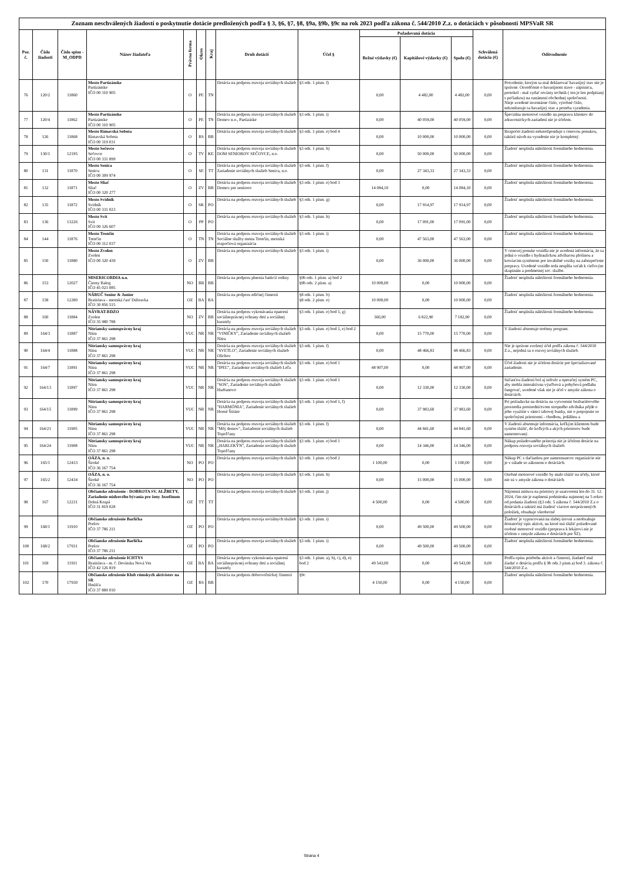| Zoznam neschválených žiadostí o poskytnutie dotácie predložených podľa § 3, §6, §7, §8, §9a, §9b, §9c na rok 2023 podľa zákona č. 544/2010 Z.z. o dotáciách v pôsobnosti MPSVaR SR | | | | | | | | | | | | | |
| --- | --- | --- | --- | --- | --- | --- | --- | --- | --- | --- | --- | --- | --- |
| Por. č. | Číslo žiadosti | Číslo spisu -M_ODPD | Názov žiadateľa | Právna forma | Okres | Kraj | Druh dotácií | Účel § | Požadovaná dotácia | | | Schválená dotácia (€) | Odôvodnenie |
| | | | | | | | | | Bežné výdavky (€) | Kapitálové výdavky (€) | Spolu (€) | | |
| 76 | 120/2 | 11860 | Mesto Partizánske Partizánske IČO 00 310 905 | O | PE | TN | Dotácia na podporu rozvoja sociálnych služieb | §3 ods. 1 písm. f) | 0,00 | 4 482,00 | 4 482,00 | 0,00 | Potvrdenie, ktorým sa mal deklarovať havarijný stav nie je správne. Osvedčenie o havarijnom stave - zápisnica, protokol - mal vydať revízny technik ( ten je len podpísaný s pečiatkou) na oznámení obchodnej spoločnosti. Nieje uvedené inventárne číslo, výrobné číslo, nekonštatuje sa havarijný stav a potreba vyradenia. |
| 77 | 120/4 | 11862 | Mesto Partizánske Partizánske IČO 00 310 905 | O | PE | TN | Dotácia na podporu rozvoja sociálnych služieb Domov n.o., Partizáske | §3 ods. 1 písm. i) | 0,00 | 40 059,00 | 40 059,00 | 0,00 | Špeciálna motorové vozidlo na prepravu klientov do zdravotníckych zariadení nie je účelom. |
| 78 | 126 | 11868 | Mesto Rimavská Sobota Rimavská Sobota IČO 00 319 031 | O | RS | BB | Dotácia na podporu rozvoja sociálnych služieb | §3 ods. 1 písm. e) bod 4 | 0,00 | 10 000,00 | 10 000,00 | 0,00 | Rozpočet žiadosti nekorešponduje s cenovou ponukou, taktiež návrh na vyradenie nie je kompletný. |
| 79 | 130/1 | 12195 | Mesto Sečovce Sečovce IČO 00 331 899 | O | TV | KE | Dotácia na podporu rozvoja sociálnych služieb DOM SENIOROV SEČOVCE, n.o. | §3 ods. 1 písm. h) | 0,00 | 50 000,00 | 50 000,00 | 0,00 | Žiadosť nesplnila náležitosti formálneho hodnotenia. |
| 80 | 131 | 11870 | Mesto Senica Senica IČO 00 309 974 | O | SE | TT | Dotácia na podporu rozvoja sociálnych služieb Zariadenie sociálnych služieb Senica, n.o. | §3 ods. 1 písm. f) | 0,00 | 27 343,33 | 27 343,33 | 0,00 | Žiadosť nesplnila náležitosti formálneho hodnotenia. |
| 81 | 132 | 11871 | Mesto Sliač Sliač IČO 00 320 277 | O | ZV | BB | Dotácia na podporu rozvoja sociálnych služieb Domov pre seniorov | §3 ods. 1 písm. e) bod 3 | 14 084,10 | 0,00 | 14 084,10 | 0,00 | Žiadosť nesplnila náležitosti formálneho hodnotenia. |
| 82 | 135 | 11872 | Mesto Svidník Svidník IČO 00 331 023 | O | SK | PO | Dotácia na podporu rozvoja sociálnych služieb | §3 ods. 1 písm. g) | 0,00 | 17 914,97 | 17 914,97 | 0,00 | Žiadosť nesplnila náležitosti formálneho hodnotenia. |
| 83 | 136 | 13226 | Mesto Svit Svit IČO 00 326 607 | O | PP | PO | Dotácia na podporu rozvoja sociálnych služieb | §3 ods. 1 písm. h) | 0,00 | 17 091,00 | 17 091,00 | 0,00 | Žiadosť nesplnila náležitosti formálneho hodnotenia. |
| 84 | 144 | 11876 | Mesto Trenčín Trenčín IČO 00 312 037 | O | TN | TN | Dotácia na podporu rozvoja sociálnych služieb Sociálne služby mesta Trenčín, mestská rozpočtová organizácia | §3 ods. 1 písm. i) | 0,00 | 47 563,00 | 47 563,00 | 0,00 | Žiadosť nesplnila náležitosti formálneho hodnotenia. |
| 85 | 150 | 11880 | Mesto Zvolen Zvolen IČO 00 320 439 | O | ZV | BB | Dotácia na podporu rozvoja sociálnych služieb | §3 ods. 1 písm. i) | 0,00 | 36 000,00 | 36 000,00 | 0,00 | V cenovej ponuke vozidla nie je uvedená informácia, že sa jedná o vozidlo s hydraulickou zdvíhacou plošinou a kotviacim systémom pre invalidné vozíky na zabezpečenie prepravy. Uvedené vozidlo teda nespĺňa vzťah k cieľovým skupinám a predmetnej soc. službe. |
| 86 | 153 | 12027 | MISERICORDIA n.o. Čierny Balog IČO 45 023 085 | NO | BR | BB | Dotácia na podporu plnenia funkcií rodiny | §9b ods. 1 písm. a) bod 2 §9b ods. 2 písm. a) | 10 000,00 | 0,00 | 10 000,00 | 0,00 | Žiadosť nesplnila náležitosti formálneho hodnotenia. |
| 87 | 158 | 12280 | NÁRUČ Senior & Junior Bratislava - mestská časť Dúbravka IČO 30 856 515 | OZ | BA | BA | Dotácia na podporu edičnej činnosti | §8 ods. 1 písm. b) §8 ods. 2 písm. e) | 10 000,00 | 0,00 | 10 000,00 | 0,00 | Žiadosť nesplnila náležitosti formálneho hodnotenia. |
| 88 | 160 | 11884 | NÁVRAT-RDZO Zvolen IČO 35 980 788 | NO | ZV | BB | Dotácia na podporu vykonávania opatrení sociálnoprávnej ochrany detí a sociálnej kurately | §3 ods. 1 písm. e) bod 1, g) | 360,00 | 6 822,90 | 7 182,90 | 0,00 | Žiadosť nesplnila náležitosti formálneho hodnotenia. |
| 89 | 164/3 | 11887 | Nitriansky samosprávny kraj Nitra IČO 37 861 298 | VUC | NR | NR | Dotácia na podporu rozvoja sociálnych služieb "VINIČKY", Zariadenie sociálnych služieb Nitra | §3 ods. 1 písm. e) bod 1, e) bod 2 | 0,00 | 15 770,00 | 15 770,00 | 0,00 | V žiadosti absentuje terénny program. |
| 90 | 164/4 | 11888 | Nitriansky samosprávny kraj Nitra IČO 37 861 298 | VUC | NR | NR | Dotácia na podporu rozvoja sociálnych služieb "SVETLO", Zariadenie sociálnych služieb Olichov | §3 ods. 1 písm. f) | 0,00 | 48 466,83 | 48 466,83 | 0,00 | Nie je správne zvolený účel podľa zákona č. 544/2010 Z.z., nejedná sa o rozvoj sociálnych služieb. |
| 91 | 164/7 | 11891 | Nitriansky samosprávny kraj Nitra IČO 37 861 298 | VUC | NR | NR | Dotácia na podporu rozvoja sociálnych služieb "IPEĽ", Zariadenie sociálnych služieb Leľa | §3 ods. 1 písm. e) bod 1 | 48 907,00 | 0,00 | 48 907,00 | 0,00 | Účel žiadosti nie je účelom dotácie pre špecializované zariadenie. |
| 92 | 164/13 | 11897 | Nitriansky samosprávny kraj Nitra IČO 37 861 298 | VUC | NR | NR | Dotácia na podporu rozvoja sociálnych služieb "SOS", Zariadenie sociálnych služieb Hurbanovo | §3 ods. 1 písm. e) bod 1 | 0,00 | 12 330,00 | 12 330,00 | 0,00 | Súčasťou žiadosti bol aj softvér a operačný systém PC, aby mohla interaktívna výučbová a pohybová podlaha fungovať, uvedené však nie je účel v zmysle zákona o dotáciách. |
| 93 | 164/15 | 11899 | Nitriansky samosprávny kraj Nitra IČO 37 861 298 | VUC | NR | NR | Dotácia na podporu rozvoja sociálnych služieb "HARMÓNIA", Zariadenie sociálnych služieb Horné Štitáre | §3 ods. 1 písm. e) bod 1, f) | 0,00 | 37 983,60 | 37 983,60 | 0,00 | Pri požiadavke na dotáciu na vytvorenie bezbariérového prostredia prostredníctvom stropného zdviháka pôjde o jeho využitie v rámci izbovej bunky, nie o prepojenie so spoločnými priestormi - chodbou, jedálňou a |
| 94 | 164/21 | 11905 | Nitriansky samosprávny kraj Nitra IČO 37 861 298 | VUC | NR | NR | Dotácia na podporu rozvoja sociálnych služieb "Môj domov", Zariadenie sociálnych služieb Topoľčany | §3 ods. 1 písm. f) | 0,00 | 44 841,60 | 44 841,60 | 0,00 | V žiadosti absentuje informácia, koľkým klientom bude systém slúžiť, do koľkých a akých priestorov bude namontovaný. |
| 95 | 164/24 | 11908 | Nitriansky samosprávny kraj Nitra IČO 37 861 298 | VUC | NR | NR | Dotácia na podporu rozvoja sociálnych služieb „HARLEKÝN", Zariadenie sociálnych služieb Topoľčany | §3 ods. 1 písm. e) bod 1 | 0,00 | 14 346,00 | 14 346,00 | 0,00 | Nákup požadovaného prístroja nie je účelom dotácie na podporu rozvoja sociálnych služieb. |
| 96 | 165/1 | 12433 | OÁZA, n. o. Široké IČO 36 167 754 | NO | PO | PO | Dotácia na podporu rozvoja sociálnych služieb | §3 ods. 1 písm. e) bod 2 | 1 100,00 | 0,00 | 1 100,00 | 0,00 | Nákup PC s tlačiarňou pre zamestnancov organizácie nie je v súlade so zákonom o dotáciách. |
| 97 | 165/2 | 12434 | OÁZA, n. o. Široké IČO 36 167 754 | NO | PO | PO | Dotácia na podporu rozvoja sociálnych služieb | §3 ods. 1 písm. h) | 0,00 | 15 000,00 | 15 000,00 | 0,00 | Osobné motorové vozidlo by malo slúžiť na účely, ktoré nie sú v zmysle zákona o dotáciách. |
| 98 | 167 | 12231 | Občianske združenie - DOBROTA SV. ALŽBETY, Zariadenie núdzového bývania pre ženy Jozefínum Dolná Krupá IČO 31 819 028 | OZ | TT | TT | Dotácia na podporu rozvoja sociálnych služieb | §3 ods. 1 písm. j) | 4 500,00 | 0,00 | 4 500,00 | 0,00 | Nájomná zmluva na priestory je uzatvorená len do 31. 12. 2024, čím nie je naplnená podmienka najmenej na 5 rokov od podania žiadosti (§3 ods. 5 zákona č. 544/2010 Z.z o dotáciách a taktiež má žiadosť viacero neoprávnených položiek, obsahuje všeobecné |
| 99 | 168/1 | 11910 | Občianske združenie Barlička Prešov IČO 37 786 211 | OZ | PO | PO | Dotácia na podporu rozvoja sociálnych služieb | §3 ods. 1 písm. i) | 0,00 | 49 500,00 | 49 500,00 | 0,00 | Žiadosť je vypracovaná na slabej úrovni a neobsahuje dostatočný opis aktivít, na ktoré má slúžiť požadované osobné motorové vozidlo (preprava k lekárovi nie je účelom v zmysle zákona o dotáciách pre ŠZ). |
| 100 | 168/2 | 17931 | Občianske združenie Barlička Prešov IČO 37 786 211 | OZ | PO | PO | Dotácia na podporu rozvoja sociálnych služieb | §3 ods. 1 písm. i) | 0,00 | 49 500,00 | 49 500,00 | 0,00 | Žiadosť nesplnila náležitosti formálneho hodnotenia. |
| 101 | 169 | 11911 | Občianske združenie ICHTYS Bratislava - m. č. Devínska Nová Ves IČO 42 126 819 | OZ | BA | BA | Dotácia na podporu vykonávania opatrení sociálnoprávnej ochrany detí a sociálnej kurately | §3 ods. 1 písm. a), b), c), d), e) bod 2 | 49 543,00 | 0,00 | 49 543,00 | 0,00 | Podľa opisu priebehu aktivít a činností, žiadateľ mal žiadať o dotáciu podľa § 9b ods.3 písm.a) bod 3. zákona č. 544/2010 Z.z. |
| 102 | 170 | 17930 | Občianske združenie Klub rómskych aktivistov na SR Hnúšťa IČO 37 889 010 | OZ | RS | BB | Dotácia na podporu dobrovoľníckej činnosti | §9c | 4 150,00 | 0,00 | 4 150,00 | 0,00 | Žiadosť nesplnila náležitosti formálneho hodnotenia. |
Strana 4